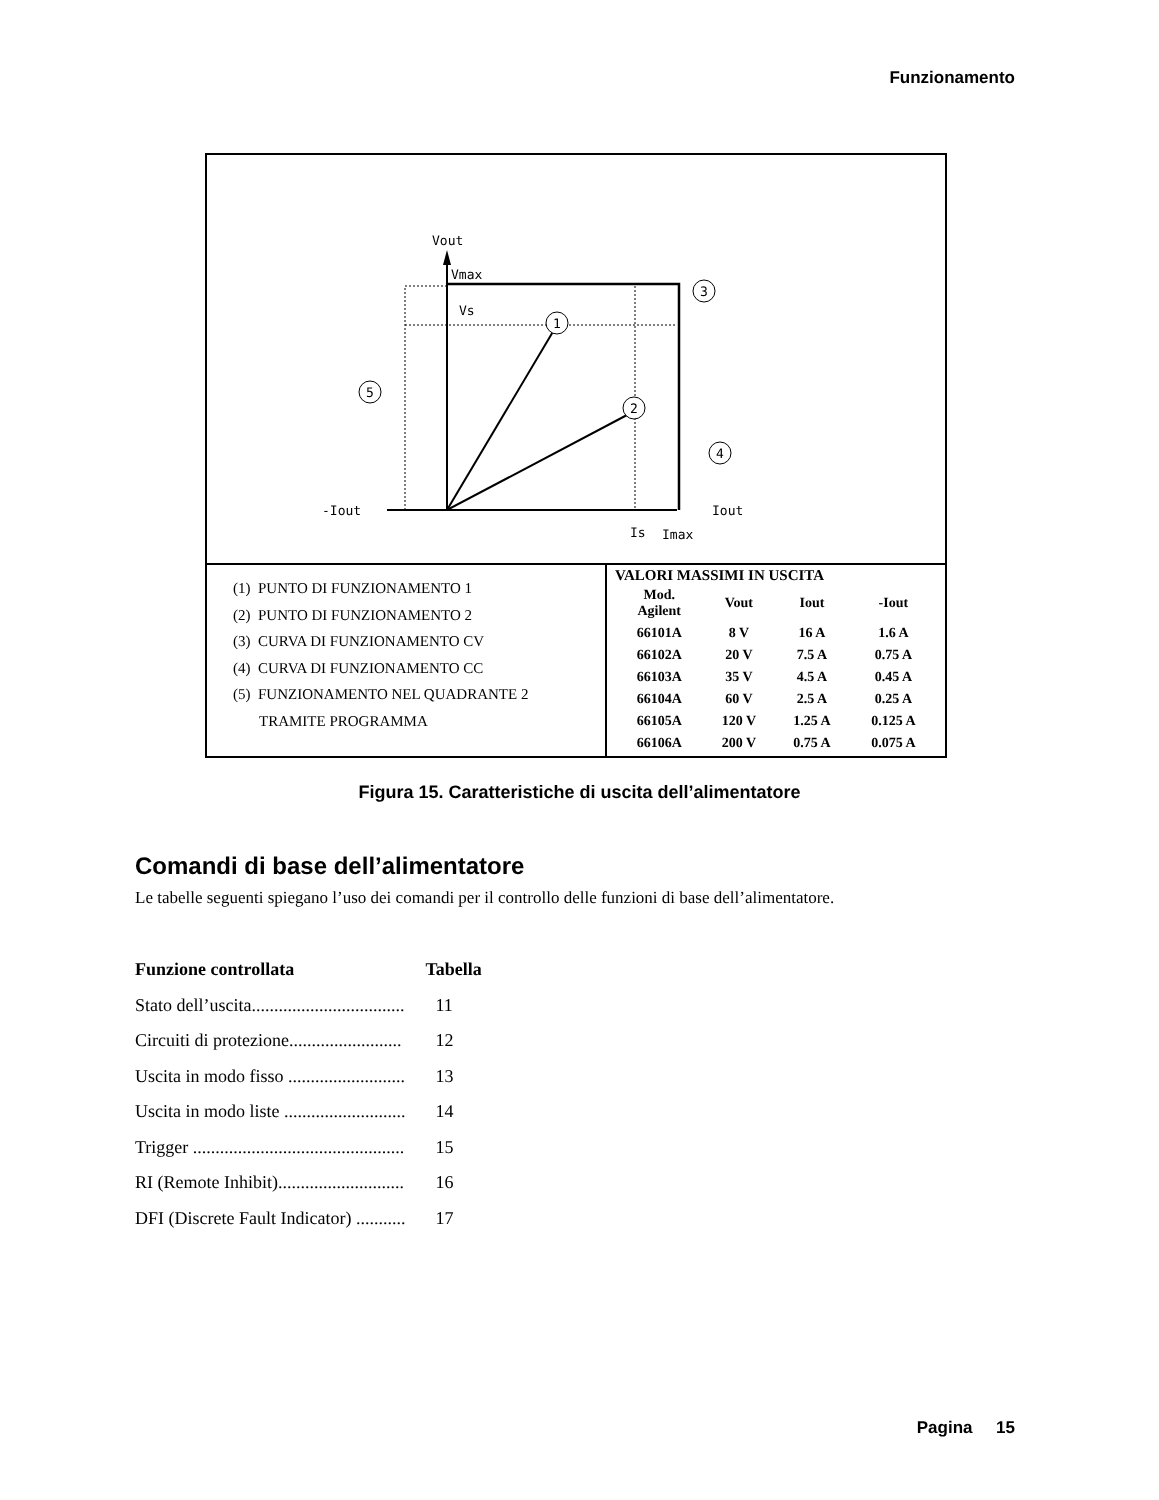Funzionamento
Vout
Vmax
Vs
-Iout
Iout
Is
Imax
1
2
3
4
5
(1) PUNTO DI FUNZIONAMENTO 1
(2) PUNTO DI FUNZIONAMENTO 2
(3) CURVA DI FUNZIONAMENTO CV
(4) CURVA DI FUNZIONAMENTO CC
(5) FUNZIONAMENTO NEL QUADRANTE 2
TRAMITE PROGRAMMA
VALORI MASSIMI IN USCITA
| Mod. Agilent | Vout | Iout | -Iout |
| --- | --- | --- | --- |
| 66101A | 8 V | 16 A | 1.6 A |
| 66102A | 20 V | 7.5 A | 0.75 A |
| 66103A | 35 V | 4.5 A | 0.45 A |
| 66104A | 60 V | 2.5 A | 0.25 A |
| 66105A | 120 V | 1.25 A | 0.125 A |
| 66106A | 200 V | 0.75 A | 0.075 A |
Figura 15. Caratteristiche di uscita dell’alimentatore
Comandi di base dell’alimentatore
Le tabelle seguenti spiegano l’uso dei comandi per il controllo delle funzioni di base dell’alimentatore.
| Funzione controllata | Tabella |
| --- | --- |
| Stato dell’uscita.................................. | 11 |
| Circuiti di protezione......................... | 12 |
| Uscita in modo fisso .......................... | 13 |
| Uscita in modo liste ........................... | 14 |
| Trigger ............................................... | 15 |
| RI (Remote Inhibit)............................ | 16 |
| DFI (Discrete Fault Indicator) ........... | 17 |
Pagina 15